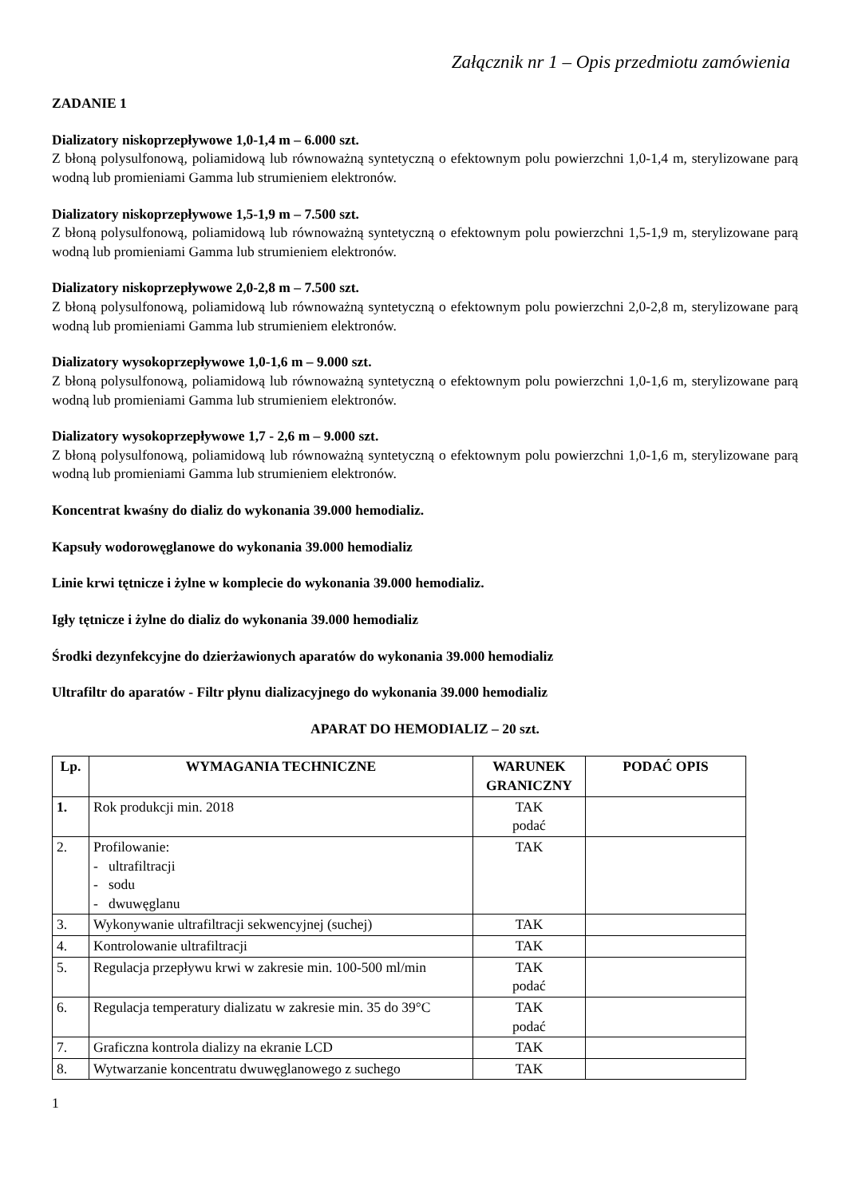Załącznik nr 1 – Opis przedmiotu zamówienia
ZADANIE 1
Dializatory niskoprzepływowe 1,0-1,4 m – 6.000 szt.
Z błoną polysulfonową, poliamidową lub równoważną syntetyczną o efektownym polu powierzchni 1,0-1,4 m, sterylizowane parą wodną lub promieniami Gamma lub strumieniem elektronów.
Dializatory niskoprzepływowe 1,5-1,9 m – 7.500 szt.
Z błoną polysulfonową, poliamidową lub równoważną syntetyczną o efektownym polu powierzchni 1,5-1,9 m, sterylizowane parą wodną lub promieniami Gamma lub strumieniem elektronów.
Dializatory niskoprzepływowe 2,0-2,8 m – 7.500 szt.
Z błoną polysulfonową, poliamidową lub równoważną syntetyczną o efektownym polu powierzchni 2,0-2,8 m, sterylizowane parą wodną lub promieniami Gamma lub strumieniem elektronów.
Dializatory wysokoprzepływowe 1,0-1,6 m – 9.000 szt.
Z błoną polysulfonową, poliamidową lub równoważną syntetyczną o efektownym polu powierzchni 1,0-1,6 m, sterylizowane parą wodną lub promieniami Gamma lub strumieniem elektronów.
Dializatory wysokoprzepływowe 1,7 - 2,6 m – 9.000 szt.
Z błoną polysulfonową, poliamidową lub równoważną syntetyczną o efektownym polu powierzchni 1,0-1,6 m, sterylizowane parą wodną lub promieniami Gamma lub strumieniem elektronów.
Koncentrat kwaśny do dializ do wykonania 39.000 hemodializ.
Kapsuły wodorowęglanowe do wykonania 39.000 hemodializ
Linie krwi tętnicze i żylne w komplecie do wykonania 39.000 hemodializ.
Igły tętnicze i żylne do dializ do wykonania 39.000 hemodializ
Środki dezynfekcyjne do dzierżawionych aparatów do wykonania 39.000 hemodializ
Ultrafiltr do aparatów - Filtr płynu dializacyjnego do wykonania 39.000 hemodializ
APARAT DO HEMODIALIZ – 20 szt.
| Lp. | WYMAGANIA TECHNICZNE | WARUNEK GRANICZNY | PODAĆ OPIS |
| --- | --- | --- | --- |
| 1. | Rok produkcji min. 2018 | TAK podać | |
| 2. | Profilowanie: - ultrafiltracji - sodu - dwuwęglanu | TAK | |
| 3. | Wykonywanie ultrafiltracji sekwencyjnej (suchej) | TAK | |
| 4. | Kontrolowanie ultrafiltracji | TAK | |
| 5. | Regulacja przepływu krwi w zakresie min. 100-500 ml/min | TAK podać | |
| 6. | Regulacja temperatury dializatu w zakresie min. 35 do 39°C | TAK podać | |
| 7. | Graficzna kontrola dializy na ekranie LCD | TAK | |
| 8. | Wytwarzanie koncentratu dwuwęglanowego z suchego | TAK | |
1